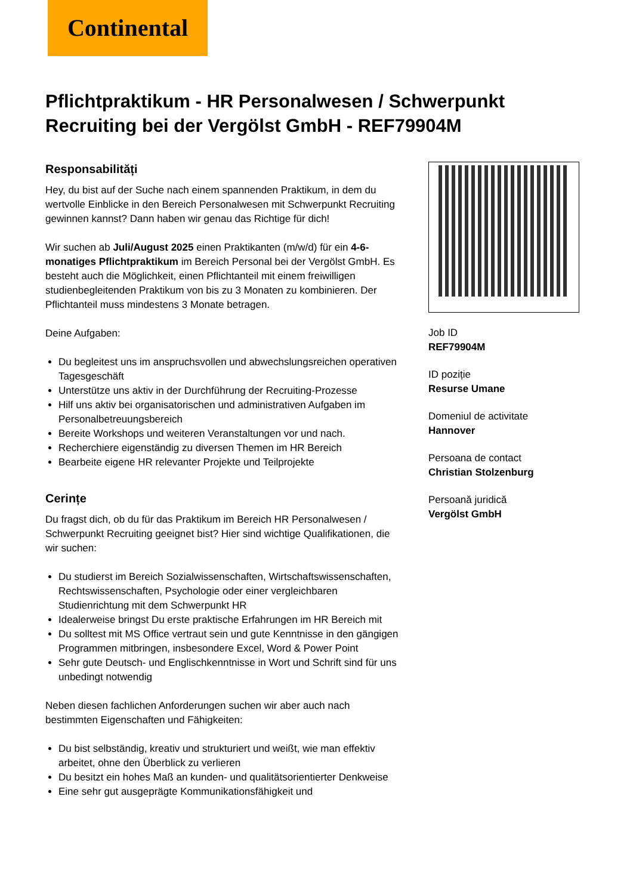Continental
Pflichtpraktikum - HR Personalwesen / Schwerpunkt Recruiting bei der Vergölst GmbH - REF79904M
Responsabilități
Hey, du bist auf der Suche nach einem spannenden Praktikum, in dem du wertvolle Einblicke in den Bereich Personalwesen mit Schwerpunkt Recruiting gewinnen kannst? Dann haben wir genau das Richtige für dich!
Wir suchen ab Juli/August 2025 einen Praktikanten (m/w/d) für ein 4-6-monatiges Pflichtpraktikum im Bereich Personal bei der Vergölst GmbH. Es besteht auch die Möglichkeit, einen Pflichtanteil mit einem freiwilligen studienbegleitenden Praktikum von bis zu 3 Monaten zu kombinieren. Der Pflichtanteil muss mindestens 3 Monate betragen.
Deine Aufgaben:
Du begleitest uns im anspruchsvollen und abwechslungsreichen operativen Tagesgeschäft
Unterstütze uns aktiv in der Durchführung der Recruiting-Prozesse
Hilf uns aktiv bei organisatorischen und administrativen Aufgaben im Personalbetreuungsbereich
Bereite Workshops und weiteren Veranstaltungen vor und nach.
Recherchiere eigenständig zu diversen Themen im HR Bereich
Bearbeite eigene HR relevanter Projekte und Teilprojekte
Cerințe
Du fragst dich, ob du für das Praktikum im Bereich HR Personalwesen / Schwerpunkt Recruiting geeignet bist? Hier sind wichtige Qualifikationen, die wir suchen:
Du studierst im Bereich Sozialwissenschaften, Wirtschaftswissenschaften, Rechtswissenschaften, Psychologie oder einer vergleichbaren Studienrichtung mit dem Schwerpunkt HR
Idealerweise bringst Du erste praktische Erfahrungen im HR Bereich mit
Du solltest mit MS Office vertraut sein und gute Kenntnisse in den gängigen Programmen mitbringen, insbesondere Excel, Word & Power Point
Sehr gute Deutsch- und Englischkenntnisse in Wort und Schrift sind für uns unbedingt notwendig
Neben diesen fachlichen Anforderungen suchen wir aber auch nach bestimmten Eigenschaften und Fähigkeiten:
Du bist selbständig, kreativ und strukturiert und weißt, wie man effektiv arbeitet, ohne den Überblick zu verlieren
Du besitzt ein hohes Maß an kunden- und qualitätsorientierter Denkweise
Eine sehr gut ausgeprägte Kommunikationsfähigkeit und
Job ID
REF79904M
ID poziție
Resurse Umane
Domeniul de activitate
Hannover
Persoana de contact
Christian Stolzenburg
Persoană juridică
Vergölst GmbH